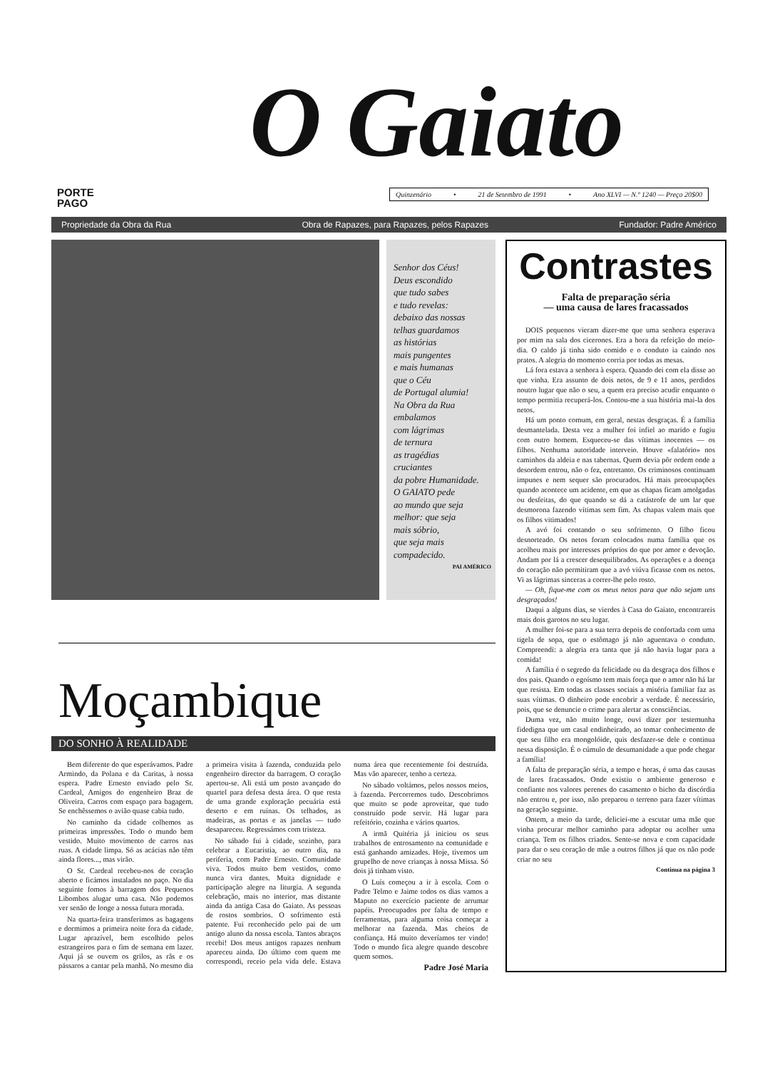O Gaiato
PORTE
PAGO
Quinzenário • 21 de Setembro de 1991 • Ano XLVI — N.º 1240 — Preço 20$00
Propriedade da Obra da Rua Obra de Rapazes, para Rapazes, pelos Rapazes Fundador: Padre Américo
Senhor dos Céus!
Deus escondido
que tudo sabes
e tudo revelas:
debaixo das nossas
telhas guardamos
as histórias
mais pungentes
e mais humanas
que o Céu
de Portugal alumia!
Na Obra da Rua
embalamos
com lágrimas
de ternura
as tragédias
cruciantes
da pobre Humanidade.
O GAIATO pede
ao mundo que seja
melhor: que seja
mais sóbrio,
que seja mais
compadecido.
PAI AMÉRICO
Moçambique
DO SONHO À REALIDADE
Bem diferente do que esperávamos. Padre Armindo, da Polana e da Caritas, à nossa espera. Padre Ernesto enviado pelo Sr. Cardeal, Amigos do engenheiro Braz de Oliveira. Carros com espaço para bagagem. Se enchêssemos o avião quase cabia tudo.
No caminho da cidade colhemos as primeiras impressões. Todo o mundo bem vestido. Muito movimento de carros nas ruas. A cidade limpa. Só as acácias não têm ainda flores..., mas virão.
O Sr. Cardeal recebeu-nos de coração aberto e ficámos instalados no paço. No dia seguinte fomos à barragem dos Pequenos Libombos alugar uma casa. Não podemos ver senão de longe a nossa futura morada.
Na quarta-feira transferimos as bagagens e dormimos a primeira noite fora da cidade. Lugar aprazível, bem escolhido pelos estrangeiros para o fim de semana em lazer. Aqui já se ouvem os grilos, as rãs e os pássaros a cantar pela manhã. No mesmo dia a primeira visita à fazenda, conduzida pelo engenheiro director da barragem. O coração apertou-se. Ali está um posto avançado do quartel para defesa desta área. O que resta de uma grande exploração pecuária está deserto e em ruínas. Os telhados, as madeiras, as portas e as janelas — tudo desapareceu. Regressámos com tristeza.
No sábado fui à cidade, sozinho, para celebrar a Eucaristia, ao outro dia, na periferia, com Padre Ernesto. Comunidade viva. Todos muito bem vestidos, como nunca vira dantes. Muita dignidade e participação alegre na liturgia. A segunda celebração, mais no interior, mas distante ainda da antiga Casa do Gaiato. As pessoas de rostos sombrios. O sofrimento está patente. Fui reconhecido pelo pai de um antigo aluno da nossa escola. Tantos abraços recebi! Dos meus antigos rapazes nenhum apareceu ainda. Do último com quem me correspondi, receio pela vida dele. Estava numa área que recentemente foi destruída. Mas vão aparecer, tenho a certeza.
No sábado voltámos, pelos nossos meios, à fazenda. Percorremos tudo. Descobrimos que muito se pode aproveitar, que tudo construído pode servir. Há lugar para refeitório, cozinha e vários quartos.
A irmã Quitéria já iniciou os seus trabalhos de entrosamento na comunidade e está ganhando amizades. Hoje, tivemos um grupelho de nove crianças à nossa Missa. Só dois já tinham visto.
O Luís começou a ir à escola. Com o Padre Telmo e Jaime todos os dias vamos a Maputo no exercício paciente de arrumar papéis. Preocupados por falta de tempo e ferramentas, para alguma coisa começar a melhorar na fazenda. Mas cheios de confiança. Há muito deveríamos ter vindo! Todo o mundo fica alegre quando descobre quem somos.
Padre José Maria
Contrastes
Falta de preparação séria
— uma causa de lares fracassados
DOIS pequenos vieram dizer-me que uma senhora esperava por mim na sala dos cicerones. Era a hora da refeição do meio-dia. O caldo já tinha sido comido e o conduto ia caindo nos pratos. A alegria do momento corria por todas as mesas.
Lá fora estava a senhora à espera. Quando dei com ela disse ao que vinha. Era assunto de dois netos, de 9 e 11 anos, perdidos noutro lugar que não o seu, a quem era preciso acudir enquanto o tempo permitia recuperá-los. Contou-me a sua história mai-la dos netos.
Há um ponto comum, em geral, nestas desgraças. É a família desmantelada. Desta vez a mulher foi infiel ao marido e fugiu com outro homem. Esqueceu-se das vítimas inocentes — os filhos. Nenhuma autoridade interveio. Houve «falatório» nos caminhos da aldeia e nas tabernas. Quem devia pôr ordem onde a desordem entrou, não o fez, entretanto. Os criminosos continuam impunes e nem sequer são procurados. Há mais preocupações quando acontece um acidente, em que as chapas ficam amolgadas ou desfeitas, do que quando se dá a catástrofe de um lar que desmorona fazendo vítimas sem fim. As chapas valem mais que os filhos vitimados!
A avó foi contando o seu sofrimento. O filho ficou desnorteado. Os netos foram colocados numa família que os acolheu mais por interesses próprios do que por amor e devoção. Andam por lá a crescer desequilibrados. As operações e a doença do coração não permitiram que a avó viúva ficasse com os netos. Vi as lágrimas sinceras a correr-lhe pelo rosto.
— Oh, fique-me com os meus netos para que não sejam uns desgraçados!
Daqui a alguns dias, se vierdes à Casa do Gaiato, encontrareis mais dois garotos no seu lugar.
A mulher foi-se para a sua terra depois de confortada com uma tigela de sopa, que o estômago já não aguentava o conduto. Compreendi: a alegria era tanta que já não havia lugar para a comida!
A família é o segredo da felicidade ou da desgraça dos filhos e dos pais. Quando o egoísmo tem mais força que o amor não há lar que resista. Em todas as classes sociais a miséria familiar faz as suas vítimas. O dinheiro pode encobrir a verdade. É necessário, pois, que se denuncie o crime para alertar as consciências.
Duma vez, não muito longe, ouvi dizer por testemunha fidedigna que um casal endinheirado, ao tomar conhecimento de que seu filho era mongolóide, quis desfazer-se dele e continua nessa disposição. É o cúmulo de desumanidade a que pode chegar a família!
A falta de preparação séria, a tempo e horas, é uma das causas de lares fracassados. Onde existiu o ambiente generoso e confiante nos valores perenes do casamento o bicho da discórdia não entrou e, por isso, não preparou o terreno para fazer vítimas na geração seguinte.
Ontem, a meio da tarde, deliciei-me a escutar uma mãe que vinha procurar melhor caminho para adoptar ou acolher uma criança. Tem os filhos criados. Sente-se nova e com capacidade para dar o seu coração de mãe a outros filhos já que os não pode criar no seu
Continua na página 3